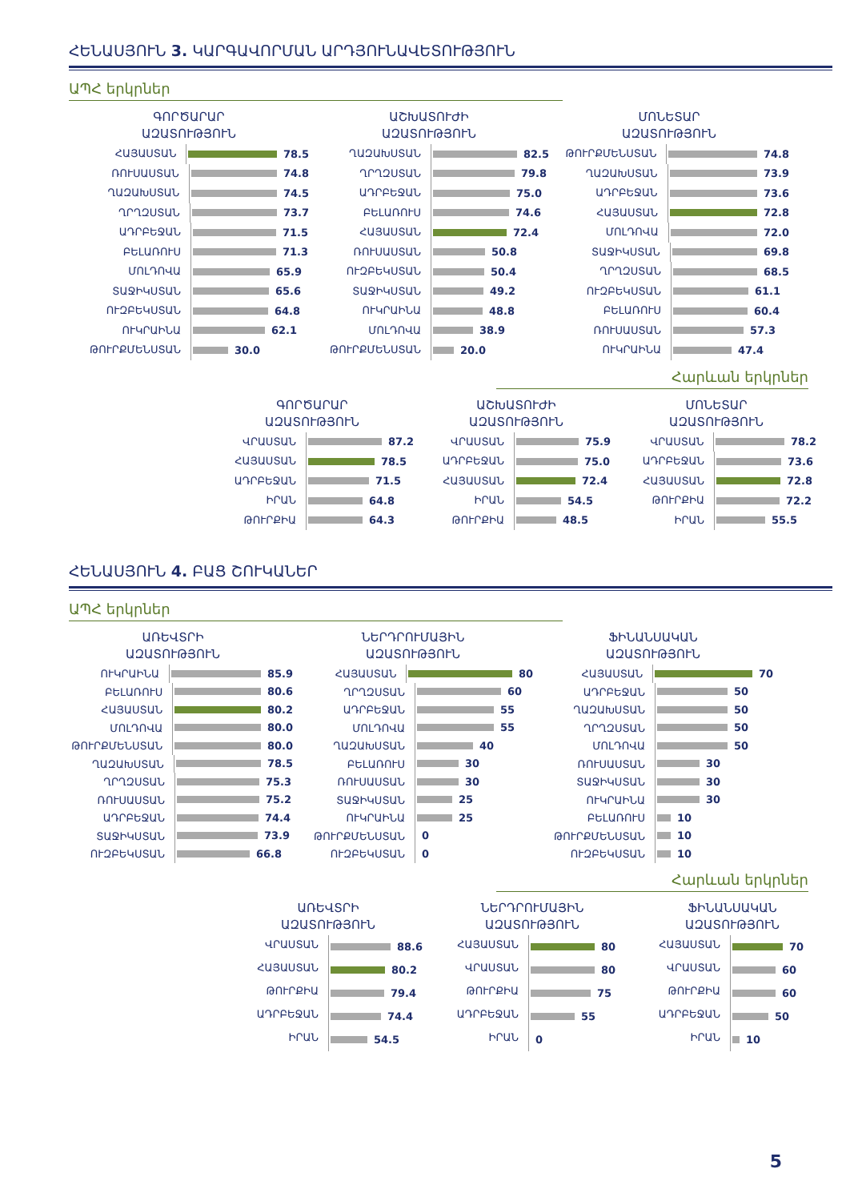ՀԵՆԱՍՅՈՒՆ 3. ԿԱՐԳԱՎՈՐՄԱՆ ԱՐԴՅՈՒՆԱՎԵՏՈՒԹՅՈՒՆ
ԱՊՀ երկրներ
ԳՈՐԾԱՐԱՐ
ԱԶԱՏՈՒԹՅՈՒՆ
ՀԱՅԱՍՏԱՆ 78.5
ՌՈՒՍԱՍՏԱՆ 74.8
ՂԱԶԱԽՍՏԱՆ 74.5
ՂՐՂԶՍՏԱՆ 73.7
ԱԴՐԲԵՋԱՆ 71.5
ԲԵԼԱՌՈՒՍ 71.3
ՄՈԼԴՈՎԱ 65.9
ՏԱՋԻԿՍՏԱՆ 65.6
ՈՒԶԲԵԿՍՏԱՆ 64.8
ՈՒԿՐԱԻՆԱ 62.1
ԹՈՒՐՔՄԵՆՍՏԱՆ 30.0
ԱՇԽԱՏՈՒԺԻ
ԱԶԱՏՈՒԹՅՈՒՆ
ՂԱԶԱԽՍՏԱՆ 82.5
ՂՐՂԶՍՏԱՆ 79.8
ԱԴՐԲԵՋԱՆ 75.0
ԲԵԼԱՌՈՒՍ 74.6
ՀԱՅԱՍՏԱՆ 72.4
ՌՈՒՍԱՍՏԱՆ 50.8
ՈՒԶԲԵԿՍՏԱՆ 50.4
ՏԱՋԻԿՍՏԱՆ 49.2
ՈՒԿՐԱԻՆԱ 48.8
ՄՈԼԴՈՎԱ 38.9
ԹՈՒՐՔՄԵՆՍՏԱՆ 20.0
ՄՈՆԵՏԱՐ
ԱԶԱՏՈՒԹՅՈՒՆ
ԹՈՒՐՔՄԵՆՍՏԱՆ 74.8
ՂԱԶԱԽՍՏԱՆ 73.9
ԱԴՐԲԵՋԱՆ 73.6
ՀԱՅԱՍՏԱՆ 72.8
ՄՈԼԴՈՎԱ 72.0
ՏԱՋԻԿՍՏԱՆ 69.8
ՂՐՂԶՍՏԱՆ 68.5
ՈՒԶԲԵԿՍՏԱՆ 61.1
ԲԵԼԱՌՈՒՍ 60.4
ՌՈՒՍԱՍՏԱՆ 57.3
ՈՒԿՐԱԻՆԱ 47.4
Հարևան երկրներ
ԳՈՐԾԱՐԱՐ
ԱԶԱՏՈՒԹՅՈՒՆ
ՎՐԱՍՏԱՆ 87.2
ՀԱՅԱՍՏԱՆ 78.5
ԱԴՐԲԵՋԱՆ 71.5
ԻՐԱՆ 64.8
ԹՈՒՐՔԻԱ 64.3
ԱՇԽԱՏՈՒԺԻ
ԱԶԱՏՈՒԹՅՈՒՆ
ՎՐԱՍՏԱՆ 75.9
ԱԴՐԲԵՋԱՆ 75.0
ՀԱՅԱՍՏԱՆ 72.4
ԻՐԱՆ 54.5
ԹՈՒՐՔԻԱ 48.5
ՄՈՆԵՏԱՐ
ԱԶԱՏՈՒԹՅՈՒՆ
ՎՐԱՍՏԱՆ 78.2
ԱԴՐԲԵՋԱՆ 73.6
ՀԱՅԱՍՏԱՆ 72.8
ԹՈՒՐՔԻԱ 72.2
ԻՐԱՆ 55.5
ՀԵՆԱՍՅՈՒՆ 4. ԲԱՑ ՇՈՒԿԱՆԵՐ
ԱՊՀ երկրներ
ԱՌԵՎՏՐԻ
ԱԶԱՏՈՒԹՅՈՒՆ
ՈՒԿՐԱԻՆԱ 85.9
ԲԵԼԱՌՈՒՍ 80.6
ՀԱՅԱՍՏԱՆ 80.2
ՄՈԼԴՈՎԱ 80.0
ԹՈՒՐՔՄԵՆՍՏԱՆ 80.0
ՂԱԶԱԽՍՏԱՆ 78.5
ՂՐՂԶՍՏԱՆ 75.3
ՌՈՒՍԱՍՏԱՆ 75.2
ԱԴՐԲԵՋԱՆ 74.4
ՏԱՋԻԿՍՏԱՆ 73.9
ՈՒԶԲԵԿՍՏԱՆ 66.8
ՆԵՐԴՐՈՒՄԱՅԻՆ
ԱԶԱՏՈՒԹՅՈՒՆ
ՀԱՅԱՍՏԱՆ 80
ՂՐՂԶՍՏԱՆ 60
ԱԴՐԲԵՋԱՆ 55
ՄՈԼԴՈՎԱ 55
ՂԱԶԱԽՍՏԱՆ 40
ԲԵԼԱՌՈՒՍ 30
ՌՈՒՍԱՍՏԱՆ 30
ՏԱՋԻԿՍՏԱՆ 25
ՈՒԿՐԱԻՆԱ 25
ԹՈՒՐՔՄԵՆՍՏԱՆ 0
ՈՒԶԲԵԿՍՏԱՆ 0
ՖԻՆԱՆՍԱԿԱՆ
ԱԶԱՏՈՒԹՅՈՒՆ
ՀԱՅԱՍՏԱՆ 70
ԱԴՐԲԵՋԱՆ 50
ՂԱԶԱԽՍՏԱՆ 50
ՂՐՂԶՍՏԱՆ 50
ՄՈԼԴՈՎԱ 50
ՌՈՒՍԱՍՏԱՆ 30
ՏԱՋԻԿՍՏԱՆ 30
ՈՒԿՐԱԻՆԱ 30
ԲԵԼԱՌՈՒՍ 10
ԹՈՒՐՔՄԵՆՍՏԱՆ 10
ՈՒԶԲԵԿՍՏԱՆ 10
Հարևան երկրներ
ԱՌԵՎՏՐԻ
ԱԶԱՏՈՒԹՅՈՒՆ
ՎՐԱՍՏԱՆ 88.6
ՀԱՅԱՍՏԱՆ 80.2
ԹՈՒՐՔԻԱ 79.4
ԱԴՐԲԵՋԱՆ 74.4
ԻՐԱՆ 54.5
ՆԵՐԴՐՈՒՄԱՅԻՆ
ԱԶԱՏՈՒԹՅՈՒՆ
ՀԱՅԱՍՏԱՆ 80
ՎՐԱՍՏԱՆ 80
ԹՈՒՐՔԻԱ 75
ԱԴՐԲԵՋԱՆ 55
ԻՐԱՆ 0
ՖԻՆԱՆՍԱԿԱՆ
ԱԶԱՏՈՒԹՅՈՒՆ
ՀԱՅԱՍՏԱՆ 70
ՎՐԱՍՏԱՆ 60
ԹՈՒՐՔԻԱ 60
ԱԴՐԲԵՋԱՆ 50
ԻՐԱՆ 10
5